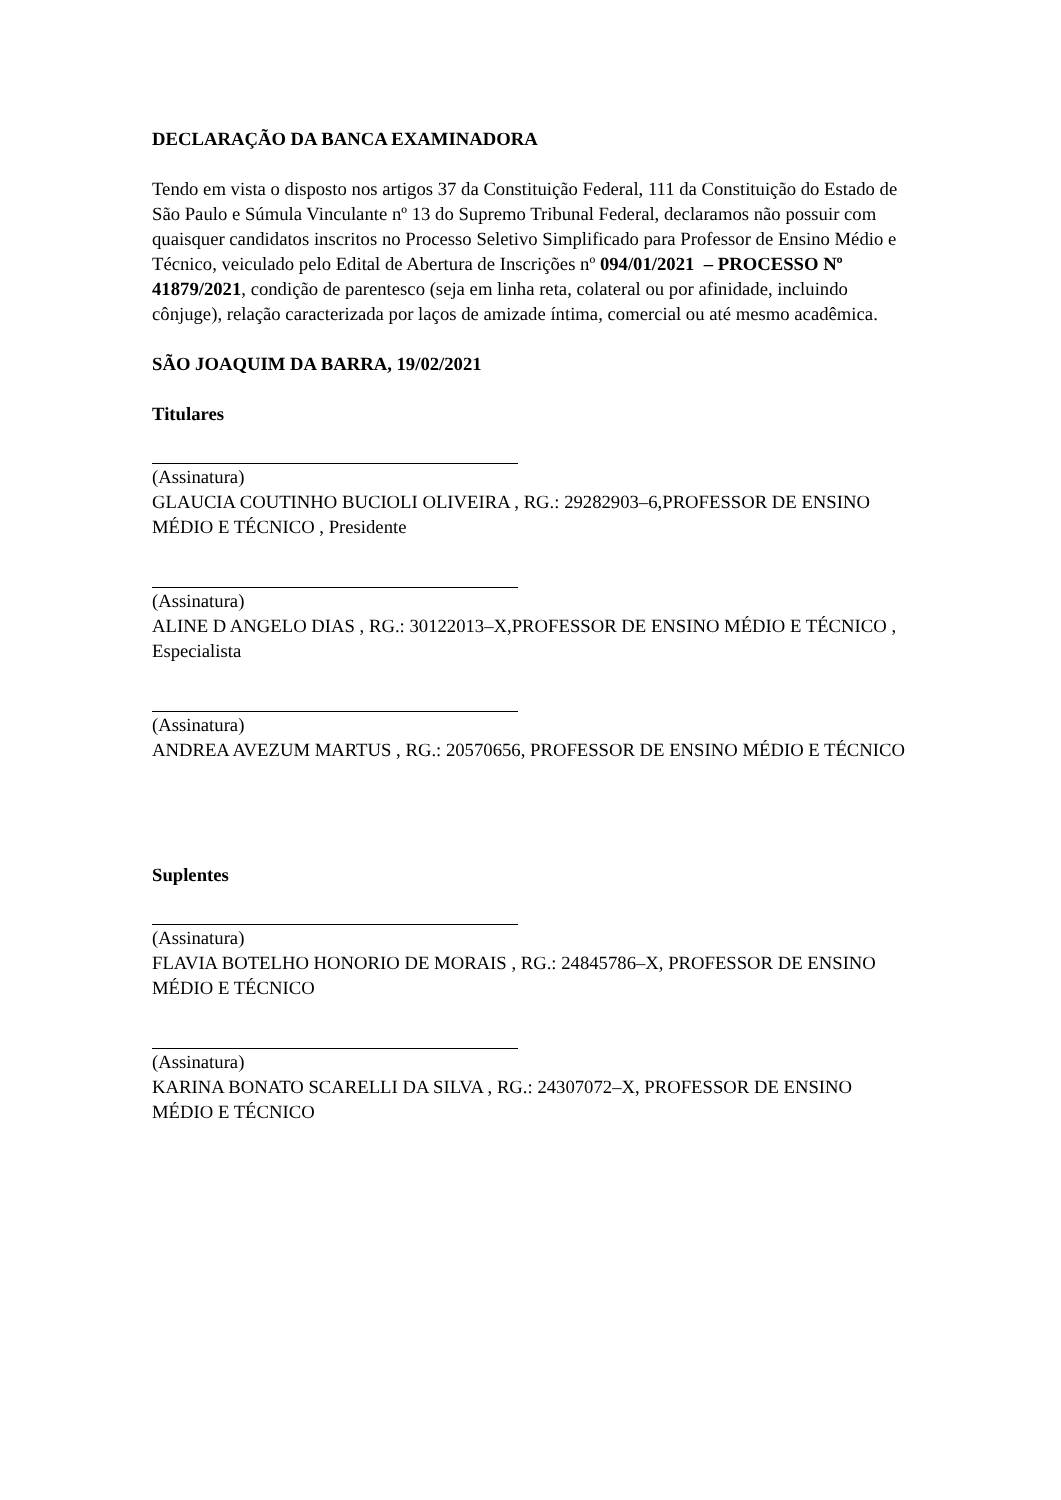DECLARAÇÃO DA BANCA EXAMINADORA
Tendo em vista o disposto nos artigos 37 da Constituição Federal, 111 da Constituição do Estado de São Paulo e Súmula Vinculante nº 13 do Supremo Tribunal Federal, declaramos não possuir com quaisquer candidatos inscritos no Processo Seletivo Simplificado para Professor de Ensino Médio e Técnico, veiculado pelo Edital de Abertura de Inscrições nº 094/01/2021 – PROCESSO Nº 41879/2021, condição de parentesco (seja em linha reta, colateral ou por afinidade, incluindo cônjuge), relação caracterizada por laços de amizade íntima, comercial ou até mesmo acadêmica.
SÃO JOAQUIM DA BARRA, 19/02/2021
Titulares
(Assinatura)
GLAUCIA COUTINHO BUCIOLI OLIVEIRA , RG.: 29282903–6,PROFESSOR DE ENSINO MÉDIO E TÉCNICO , Presidente
(Assinatura)
ALINE D ANGELO DIAS , RG.: 30122013–X,PROFESSOR DE ENSINO MÉDIO E TÉCNICO , Especialista
(Assinatura)
ANDREA AVEZUM MARTUS , RG.: 20570656, PROFESSOR DE ENSINO MÉDIO E TÉCNICO
Suplentes
(Assinatura)
FLAVIA BOTELHO HONORIO DE MORAIS , RG.: 24845786–X, PROFESSOR DE ENSINO MÉDIO E TÉCNICO
(Assinatura)
KARINA BONATO SCARELLI DA SILVA , RG.: 24307072–X, PROFESSOR DE ENSINO MÉDIO E TÉCNICO